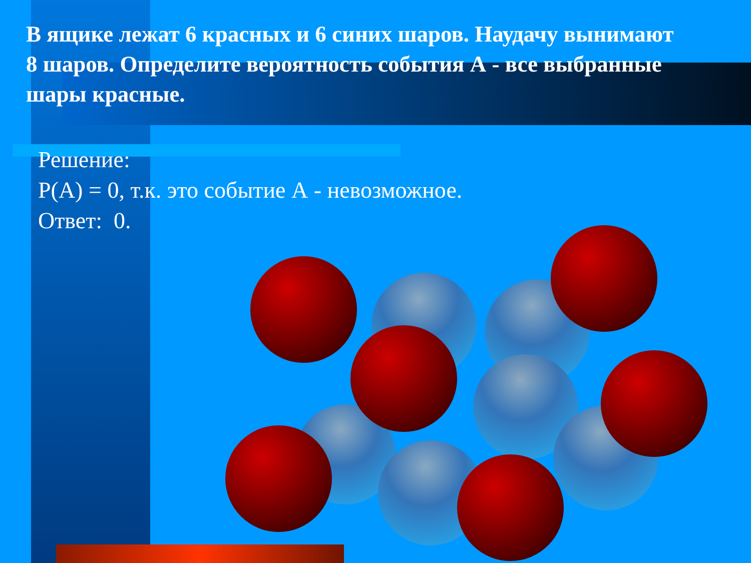В ящике лежат 6 красных и 6 синих шаров. Наудачу вынимают 8 шаров. Определите вероятность события А - все выбранные шары красные.
Решение:
Р(А) = 0, т.к. это событие А - невозможное.
Ответ: 0.